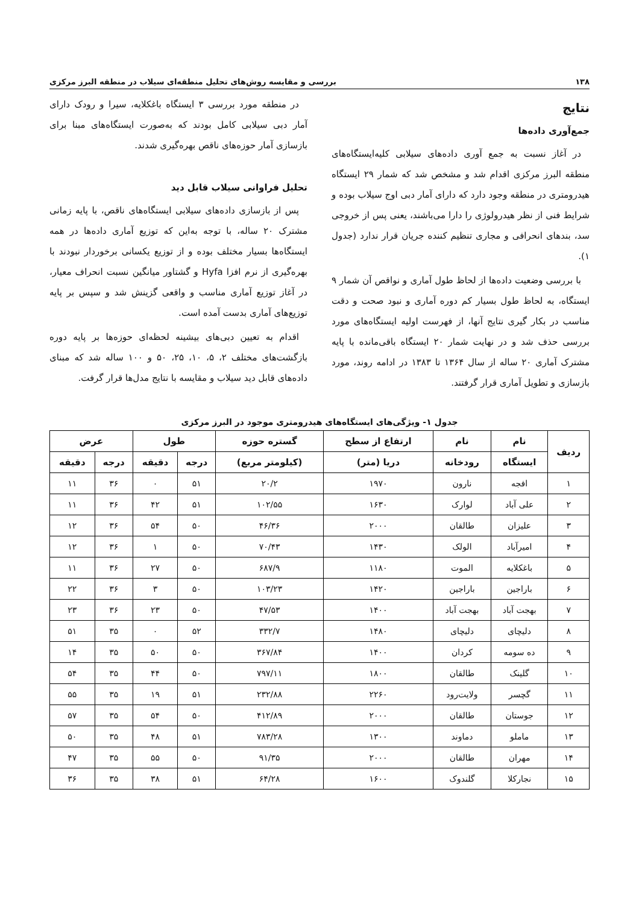۱۳۸ بررسی و مقایسه روش‌های تحلیل منطقه‌ای سیلاب در منطقه البرز مرکزی
نتایج
جمع‌آوری داده‌ها
در آغاز نسبت به جمع آوری داده‌های سیلابی کلیه‌ایستگاه‌های منطقه البرز مرکزی اقدام شد و مشخص شد که شمار ۲۹ ایستگاه هیدرومتری در منطقه وجود دارد که دارای آمار دبی اوج سیلاب بوده و شرایط فنی از نظر هیدرولوژی را دارا می‌باشند، یعنی پس از خروجی سد، بندهای انحرافی و مجاری تنظیم کننده جریان قرار ندارد (جدول ۱).
با بررسی وضعیت داده‌ها از لحاظ طول آماری و نواقص آن شمار ۹ ایستگاه، به لحاظ طول بسیار کم دوره آماری و نبود صحت و دقت مناسب در بکار گیری نتایج آنها، از فهرست اولیه ایستگاه‌های مورد بررسی حذف شد و در نهایت شمار ۲۰ ایستگاه باقی‌مانده با پایه مشترک آماری ۲۰ ساله از سال ۱۳۶۴ تا ۱۳۸۳ در ادامه روند، مورد بازسازی و تطویل آماری قرار گرفتند.
در منطقه مورد بررسی ۳ ایستگاه باغکلایه، سیرا و رودک دارای آمار دبی سیلابی کامل بودند که به‌صورت ایستگاه‌های مبنا برای بازسازی آمار حوزه‌های ناقص بهره‌گیری شدند.
تحلیل فراوانی سیلاب قابل دید
پس از بازسازی داده‌های سیلابی ایستگاه‌های ناقص، با پایه زمانی مشترک ۲۰ ساله، با توجه به‌این که توزیع آماری داده‌ها در همه ایستگاه‌ها بسیار مختلف بوده و از توزیع یکسانی برخوردار نبودند با بهره‌گیری از نرم افزا Hyfa و گشتاور میانگین نسبت انحراف معیار، در آغاز توزیع آماری مناسب و واقعی گزینش شد و سپس بر پایه توزیع‌های آماری بدست آمده است.
اقدام به تعیین دبی‌های بیشینه لحظه‌ای حوزه‌ها بر پایه دوره بازگشت‌های مختلف ۲، ۵، ۱۰، ۲۵، ۵۰ و ۱۰۰ ساله شد که مبنای داده‌های قابل دید سیلاب و مقایسه با نتایج مدل‌ها قرار گرفت.
جدول ۱- ویژگی‌های ایستگاه‌های هیدرومتری موجود در البرز مرکزی
| ردیف | نام | نام | ارتفاع از سطح | گستره حوزه | طول | | عرض | |
| --- | --- | --- | --- | --- | --- | --- | --- | --- |
| | ایستگاه | رودخانه | دریا (متر) | (کیلومتر مربع) | درجه | دقیقه | درجه | دقیقه |
| ۱ | افجه | نارون | ۱۹۷۰ | ۲۰/۲ | ۵۱ | ۰ | ۳۶ | ۱۱ |
| ۲ | علی آباد | لوارک | ۱۶۳۰ | ۱۰۲/۵۵ | ۵۱ | ۴۲ | ۳۶ | ۱۱ |
| ۳ | علیزان | طالقان | ۲۰۰۰ | ۴۶/۳۶ | ۵۰ | ۵۴ | ۳۶ | ۱۲ |
| ۴ | امیرآباد | الولک | ۱۴۳۰ | ۷۰/۴۳ | ۵۰ | ۱ | ۳۶ | ۱۲ |
| ۵ | باغکلایه | الموت | ۱۱۸۰ | ۶۸۷/۹ | ۵۰ | ۲۷ | ۳۶ | ۱۱ |
| ۶ | باراجین | باراجین | ۱۴۲۰ | ۱۰۳/۲۳ | ۵۰ | ۳ | ۳۶ | ۲۲ |
| ۷ | بهجت آباد | بهجت آباد | ۱۴۰۰ | ۴۷/۵۳ | ۵۰ | ۲۳ | ۳۶ | ۲۳ |
| ۸ | دلیچای | دلیچای | ۱۴۸۰ | ۳۳۲/۷ | ۵۲ | ۰ | ۳۵ | ۵۱ |
| ۹ | ده سومه | کردان | ۱۴۰۰ | ۳۶۷/۸۴ | ۵۰ | ۵۰ | ۳۵ | ۱۴ |
| ۱۰ | گلینک | طالقان | ۱۸۰۰ | ۷۹۷/۱۱ | ۵۰ | ۴۴ | ۳۵ | ۵۴ |
| ۱۱ | گچسر | ولایت‌رود | ۲۲۶۰ | ۲۳۲/۸۸ | ۵۱ | ۱۹ | ۳۵ | ۵۵ |
| ۱۲ | جوستان | طالقان | ۲۰۰۰ | ۴۱۲/۸۹ | ۵۰ | ۵۴ | ۳۵ | ۵۷ |
| ۱۳ | ماملو | دماوند | ۱۳۰۰ | ۷۸۳/۲۸ | ۵۱ | ۴۸ | ۳۵ | ۵۰ |
| ۱۴ | مهران | طالقان | ۲۰۰۰ | ۹۱/۳۵ | ۵۰ | ۵۵ | ۳۵ | ۴۷ |
| ۱۵ | نجارکلا | گلندوک | ۱۶۰۰ | ۶۴/۲۸ | ۵۱ | ۳۸ | ۳۵ | ۳۶ |